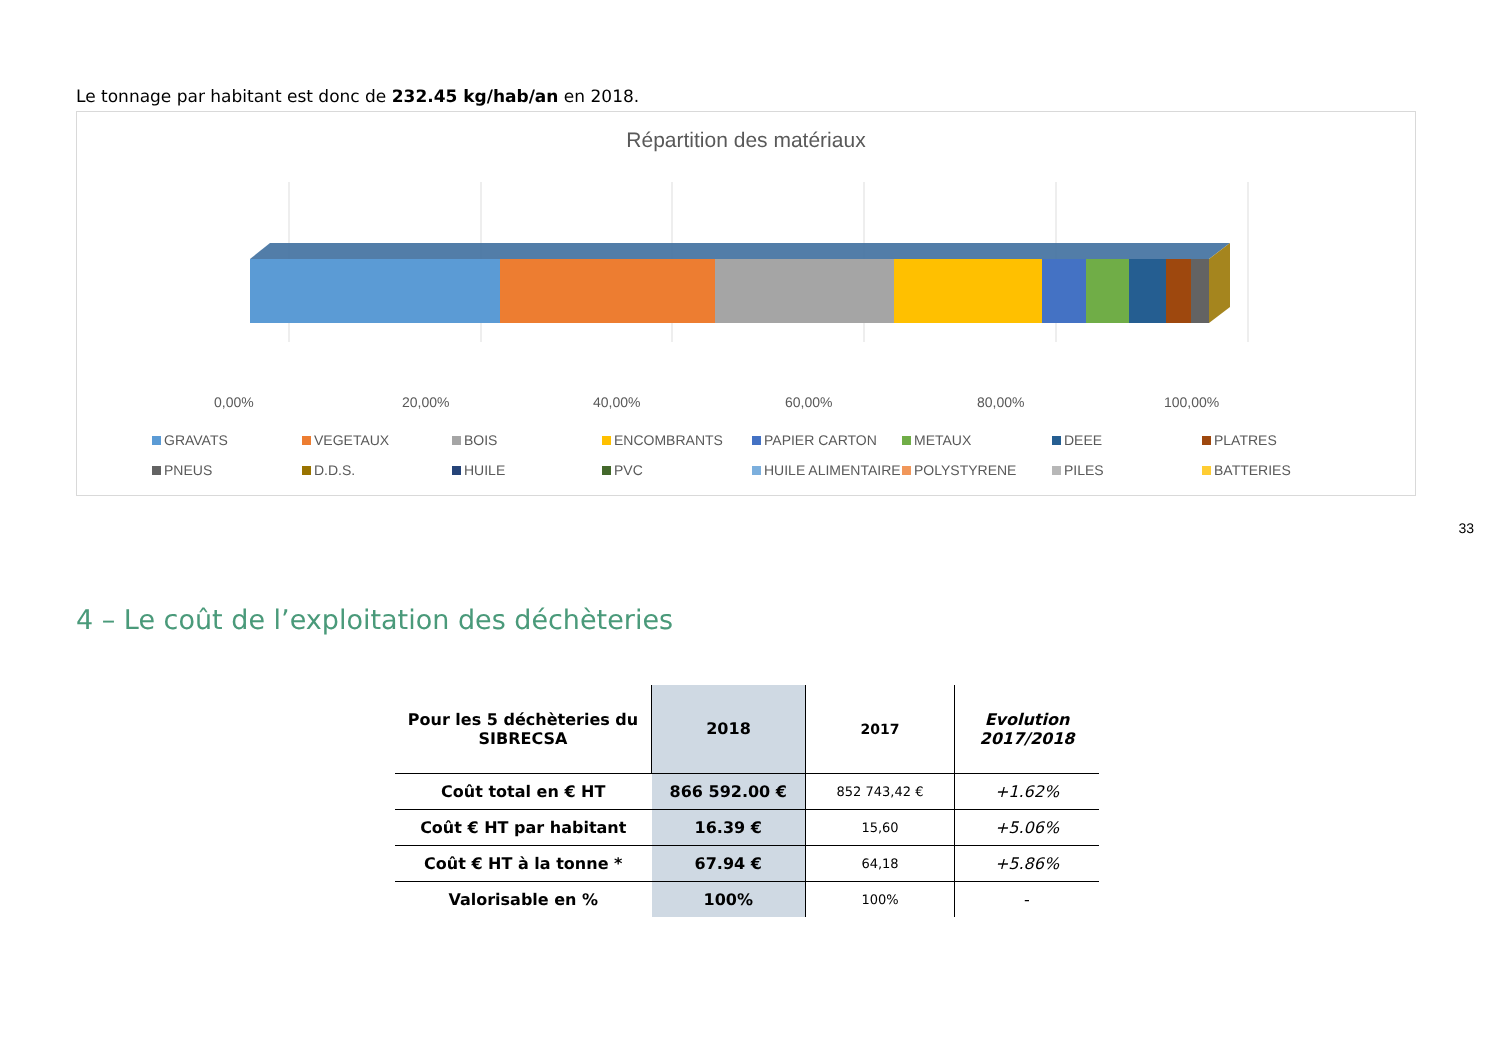Le tonnage par habitant est donc de 232.45 kg/hab/an en 2018.
Répartition des matériaux
0,00% 20,00% 40,00% 60,00% 80,00% 100,00%
GRAVATS VEGETAUX BOIS ENCOMBRANTS PAPIER CARTON METAUX DEEE PLATRES PNEUS D.D.S. HUILE PVC HUILE ALIMENTAIRE POLYSTYRENE PILES BATTERIES
33
4 – Le coût de l’exploitation des déchèteries
| Pour les 5 déchèteries du SIBRECSA | 2018 | 2017 | Evolution 2017/2018 |
| --- | --- | --- | --- |
| Coût total en € HT | 866 592.00 € | 852 743,42 € | +1.62% |
| Coût € HT par habitant | 16.39 € | 15,60 | +5.06% |
| Coût € HT à la tonne * | 67.94 € | 64,18 | +5.86% |
| Valorisable en % | 100% | 100% | - |